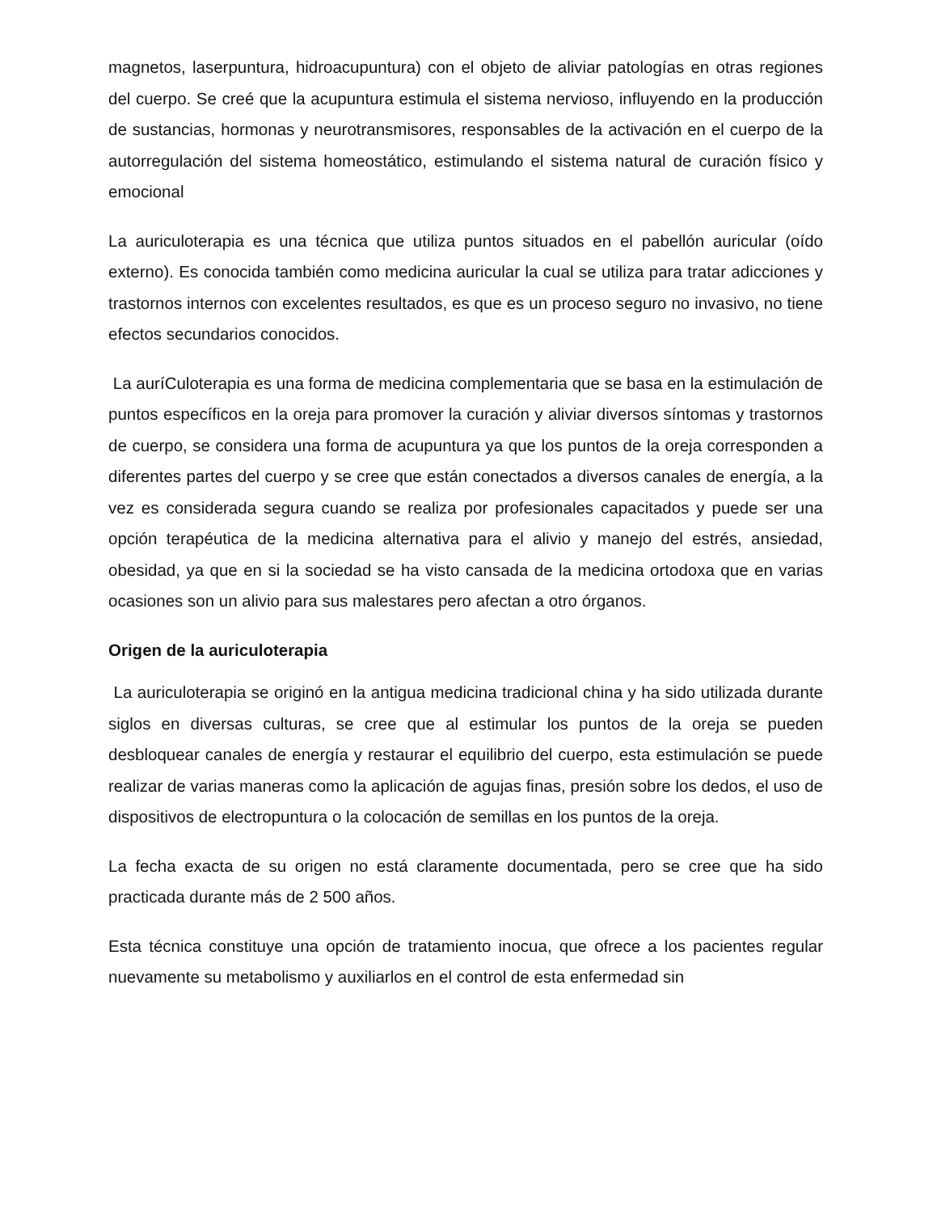magnetos, laserpuntura, hidroacupuntura) con el objeto de aliviar patologías en otras regiones del cuerpo. Se creé que la acupuntura estimula el sistema nervioso, influyendo en la producción de sustancias, hormonas y neurotransmisores, responsables de la activación en el cuerpo de la autorregulación del sistema homeostático, estimulando el sistema natural de curación físico y emocional
La auriculoterapia es una técnica que utiliza puntos situados en el pabellón auricular (oído externo). Es conocida también como medicina auricular la cual se utiliza para tratar adicciones y trastornos internos con excelentes resultados, es que es un proceso seguro no invasivo, no tiene efectos secundarios conocidos.
La auríCuloterapia es una forma de medicina complementaria que se basa en la estimulación de puntos específicos en la oreja para promover la curación y aliviar diversos síntomas y trastornos de cuerpo, se considera una forma de acupuntura ya que los puntos de la oreja corresponden a diferentes partes del cuerpo y se cree que están conectados a diversos canales de energía, a la vez es considerada segura cuando se realiza por profesionales capacitados y puede ser una opción terapéutica de la medicina alternativa para el alivio y manejo del estrés, ansiedad, obesidad, ya que en si la sociedad se ha visto cansada de la medicina ortodoxa que en varias ocasiones son un alivio para sus malestares pero afectan a otro órganos.
Origen de la auriculoterapia
La auriculoterapia se originó en la antigua medicina tradicional china y ha sido utilizada durante siglos en diversas culturas, se cree que al estimular los puntos de la oreja se pueden desbloquear canales de energía y restaurar el equilibrio del cuerpo, esta estimulación se puede realizar de varias maneras como la aplicación de agujas finas, presión sobre los dedos, el uso de dispositivos de electropuntura o la colocación de semillas en los puntos de la oreja.
La fecha exacta de su origen no está claramente documentada, pero se cree que ha sido practicada durante más de 2 500 años.
Esta técnica constituye una opción de tratamiento inocua, que ofrece a los pacientes regular nuevamente su metabolismo y auxiliarlos en el control de esta enfermedad sin